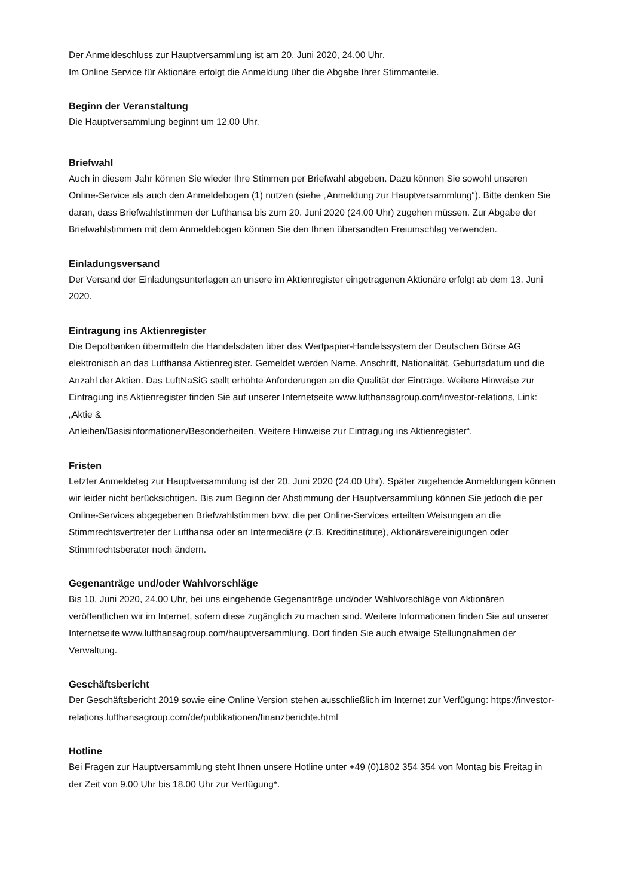Der Anmeldeschluss zur Hauptversammlung ist am 20. Juni 2020, 24.00 Uhr.
Im Online Service für Aktionäre erfolgt die Anmeldung über die Abgabe Ihrer Stimmanteile.
Beginn der Veranstaltung
Die Hauptversammlung beginnt um 12.00 Uhr.
Briefwahl
Auch in diesem Jahr können Sie wieder Ihre Stimmen per Briefwahl abgeben. Dazu können Sie sowohl unseren Online-Service als auch den Anmeldebogen (1) nutzen (siehe „Anmeldung zur Hauptversammlung“). Bitte denken Sie daran, dass Briefwahlstimmen der Lufthansa bis zum 20. Juni 2020 (24.00 Uhr) zugehen müssen. Zur Abgabe der Briefwahlstimmen mit dem Anmeldebogen können Sie den Ihnen übersandten Freiumschlag verwenden.
Einladungsversand
Der Versand der Einladungsunterlagen an unsere im Aktienregister eingetragenen Aktionäre erfolgt ab dem 13. Juni 2020.
Eintragung ins Aktienregister
Die Depotbanken übermitteln die Handelsdaten über das Wertpapier-Handelssystem der Deutschen Börse AG elektronisch an das Lufthansa Aktienregister. Gemeldet werden Name, Anschrift, Nationalität, Geburtsdatum und die Anzahl der Aktien. Das LuftNaSiG stellt erhöhte Anforderungen an die Qualität der Einträge. Weitere Hinweise zur Eintragung ins Aktienregister finden Sie auf unserer Internetseite www.lufthansagroup.com/investor-relations, Link: „Aktie &
Anleihen/Basisinformationen/Besonderheiten, Weitere Hinweise zur Eintragung ins Aktienregister“.
Fristen
Letzter Anmeldetag zur Hauptversammlung ist der 20. Juni 2020 (24.00 Uhr). Später zugehende Anmeldungen können wir leider nicht berücksichtigen. Bis zum Beginn der Abstimmung der Hauptversammlung können Sie jedoch die per Online-Services abgegebenen Briefwahlstimmen bzw. die per Online-Services erteilten Weisungen an die Stimmrechtsvertreter der Lufthansa oder an Intermediäre (z.B. Kreditinstitute), Aktionärsvereinigungen oder Stimmrechtsberater noch ändern.
Gegenanträge und/oder Wahlvorschläge
Bis 10. Juni 2020, 24.00 Uhr, bei uns eingehende Gegenanträge und/oder Wahlvorschläge von Aktionären veröffentlichen wir im Internet, sofern diese zugänglich zu machen sind. Weitere Informationen finden Sie auf unserer Internetseite www.lufthansagroup.com/hauptversammlung. Dort finden Sie auch etwaige Stellungnahmen der Verwaltung.
Geschäftsbericht
Der Geschäftsbericht 2019 sowie eine Online Version stehen ausschließlich im Internet zur Verfügung: https://investor-relations.lufthansagroup.com/de/publikationen/finanzberichte.html
Hotline
Bei Fragen zur Hauptversammlung steht Ihnen unsere Hotline unter +49 (0)1802 354 354 von Montag bis Freitag in der Zeit von 9.00 Uhr bis 18.00 Uhr zur Verfügung*.